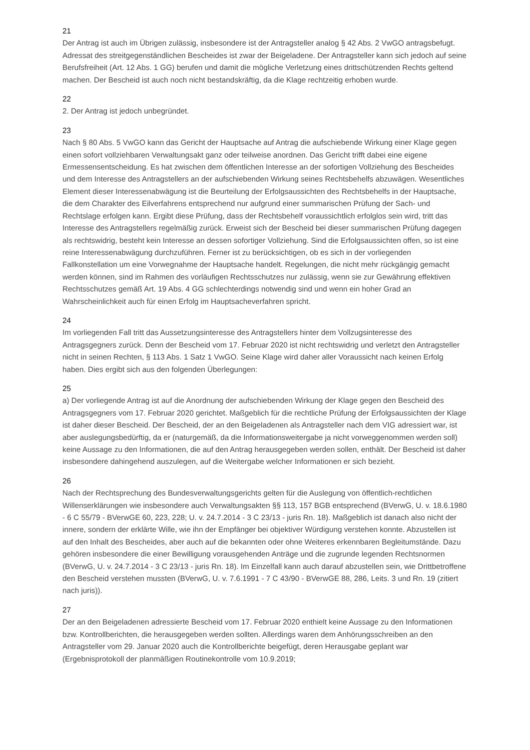21
Der Antrag ist auch im Übrigen zulässig, insbesondere ist der Antragsteller analog § 42 Abs. 2 VwGO antragsbefugt. Adressat des streitgegenständlichen Bescheides ist zwar der Beigeladene. Der Antragsteller kann sich jedoch auf seine Berufsfreiheit (Art. 12 Abs. 1 GG) berufen und damit die mögliche Verletzung eines drittschützenden Rechts geltend machen. Der Bescheid ist auch noch nicht bestandskräftig, da die Klage rechtzeitig erhoben wurde.
22
2. Der Antrag ist jedoch unbegründet.
23
Nach § 80 Abs. 5 VwGO kann das Gericht der Hauptsache auf Antrag die aufschiebende Wirkung einer Klage gegen einen sofort vollziehbaren Verwaltungsakt ganz oder teilweise anordnen. Das Gericht trifft dabei eine eigene Ermessensentscheidung. Es hat zwischen dem öffentlichen Interesse an der sofortigen Vollziehung des Bescheides und dem Interesse des Antragstellers an der aufschiebenden Wirkung seines Rechtsbehelfs abzuwägen. Wesentliches Element dieser Interessenabwägung ist die Beurteilung der Erfolgsaussichten des Rechtsbehelfs in der Hauptsache, die dem Charakter des Eilverfahrens entsprechend nur aufgrund einer summarischen Prüfung der Sach- und Rechtslage erfolgen kann. Ergibt diese Prüfung, dass der Rechtsbehelf voraussichtlich erfolglos sein wird, tritt das Interesse des Antragstellers regelmäßig zurück. Erweist sich der Bescheid bei dieser summarischen Prüfung dagegen als rechtswidrig, besteht kein Interesse an dessen sofortiger Vollziehung. Sind die Erfolgsaussichten offen, so ist eine reine Interessenabwägung durchzuführen. Ferner ist zu berücksichtigen, ob es sich in der vorliegenden Fallkonstellation um eine Vorwegnahme der Hauptsache handelt. Regelungen, die nicht mehr rückgängig gemacht werden können, sind im Rahmen des vorläufigen Rechtsschutzes nur zulässig, wenn sie zur Gewährung effektiven Rechtsschutzes gemäß Art. 19 Abs. 4 GG schlechterdings notwendig sind und wenn ein hoher Grad an Wahrscheinlichkeit auch für einen Erfolg im Hauptsacheverfahren spricht.
24
Im vorliegenden Fall tritt das Aussetzungsinteresse des Antragstellers hinter dem Vollzugsinteresse des Antragsgegners zurück. Denn der Bescheid vom 17. Februar 2020 ist nicht rechtswidrig und verletzt den Antragsteller nicht in seinen Rechten, § 113 Abs. 1 Satz 1 VwGO. Seine Klage wird daher aller Voraussicht nach keinen Erfolg haben. Dies ergibt sich aus den folgenden Überlegungen:
25
a) Der vorliegende Antrag ist auf die Anordnung der aufschiebenden Wirkung der Klage gegen den Bescheid des Antragsgegners vom 17. Februar 2020 gerichtet. Maßgeblich für die rechtliche Prüfung der Erfolgsaussichten der Klage ist daher dieser Bescheid. Der Bescheid, der an den Beigeladenen als Antragsteller nach dem VIG adressiert war, ist aber auslegungsbedürftig, da er (naturgemäß, da die Informationsweitergabe ja nicht vorweggenommen werden soll) keine Aussage zu den Informationen, die auf den Antrag herausgegeben werden sollen, enthält. Der Bescheid ist daher insbesondere dahingehend auszulegen, auf die Weitergabe welcher Informationen er sich bezieht.
26
Nach der Rechtsprechung des Bundesverwaltungsgerichts gelten für die Auslegung von öffentlich-rechtlichen Willenserklärungen wie insbesondere auch Verwaltungsakten §§ 113, 157 BGB entsprechend (BVerwG, U. v. 18.6.1980 - 6 C 55/79 - BVerwGE 60, 223, 228; U. v. 24.7.2014 - 3 C 23/13 - juris Rn. 18). Maßgeblich ist danach also nicht der innere, sondern der erklärte Wille, wie ihn der Empfänger bei objektiver Würdigung verstehen konnte. Abzustellen ist auf den Inhalt des Bescheides, aber auch auf die bekannten oder ohne Weiteres erkennbaren Begleitumstände. Dazu gehören insbesondere die einer Bewilligung vorausgehenden Anträge und die zugrunde legenden Rechtsnormen (BVerwG, U. v. 24.7.2014 - 3 C 23/13 - juris Rn. 18). Im Einzelfall kann auch darauf abzustellen sein, wie Drittbetroffene den Bescheid verstehen mussten (BVerwG, U. v. 7.6.1991 - 7 C 43/90 - BVerwGE 88, 286, Leits. 3 und Rn. 19 (zitiert nach juris)).
27
Der an den Beigeladenen adressierte Bescheid vom 17. Februar 2020 enthielt keine Aussage zu den Informationen bzw. Kontrollberichten, die herausgegeben werden sollten. Allerdings waren dem Anhörungsschreiben an den Antragsteller vom 29. Januar 2020 auch die Kontrollberichte beigefügt, deren Herausgabe geplant war (Ergebnisprotokoll der planmäßigen Routinekontrolle vom 10.9.2019;